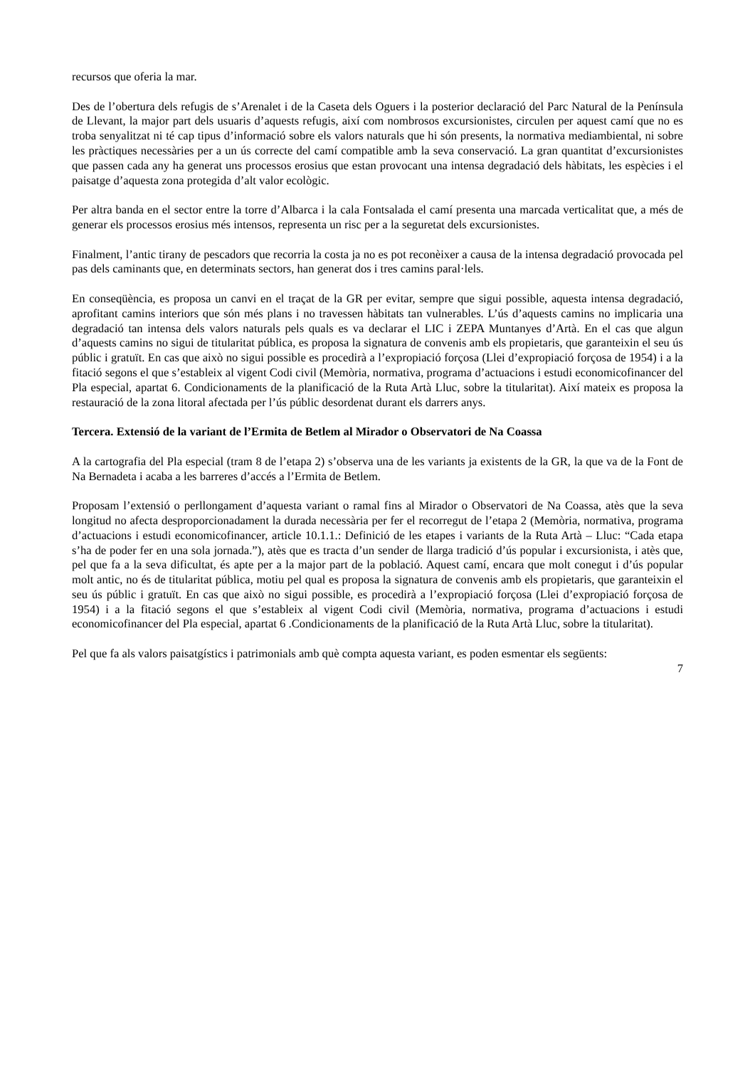recursos que oferia la mar.
Des de l’obertura dels refugis de s’Arenalet i de la Caseta dels Oguers i la posterior declaració del Parc Natural de la Península de Llevant, la major part dels usuaris d’aquests refugis, així com nombrosos excursionistes, circulen per aquest camí que no es troba senyalitzat ni té cap tipus d’informació sobre els valors naturals que hi són presents, la normativa mediambiental, ni sobre les pràctiques necessàries per a un ús correcte del camí compatible amb la seva conservació. La gran quantitat d’excursionistes que passen cada any ha generat uns processos erosius que estan provocant una intensa degradació dels hàbitats, les espècies i el paisatge d’aquesta zona protegida d’alt valor ecològic.
Per altra banda en el sector entre la torre d’Albarca i la cala Fontsalada el camí presenta una marcada verticalitat que, a més de generar els processos erosius més intensos, representa un risc per a la seguretat dels excursionistes.
Finalment, l’antic tirany de pescadors que recorria la costa ja no es pot reconèixer a causa de la intensa degradació provocada pel pas dels caminants que, en determinats sectors, han generat dos i tres camins paral·lels.
En conseqüència, es proposa un canvi en el traçat de la GR per evitar, sempre que sigui possible, aquesta intensa degradació, aprofitant camins interiors que són més plans i no travessen hàbitats tan vulnerables. L’ús d’aquests camins no implicaria una degradació tan intensa dels valors naturals pels quals es va declarar el LIC i ZEPA Muntanyes d’Artà. En el cas que algun d’aquests camins no sigui de titularitat pública, es proposa la signatura de convenis amb els propietaris, que garanteixin el seu ús públic i gratuït. En cas que això no sigui possible es procedirà a l’expropiació forçosa (Llei d’expropiació forçosa de 1954) i a la fitació segons el que s’estableix al vigent Codi civil (Memòria, normativa, programa d’actuacions i estudi economicofinancer del Pla especial, apartat 6. Condicionaments de la planificació de la Ruta Artà Lluc, sobre la titularitat). Així mateix es proposa la restauració de la zona litoral afectada per l’ús públic desordenat durant els darrers anys.
Tercera. Extensió de la variant de l’Ermita de Betlem al Mirador o Observatori de Na Coassa
A la cartografia del Pla especial (tram 8 de l’etapa 2) s’observa una de les variants ja existents de la GR, la que va de la Font de Na Bernadeta i acaba a les barreres d’accés a l’Ermita de Betlem.
Proposam l’extensió o perllongament d’aquesta variant o ramal fins al Mirador o Observatori de Na Coassa, atès que la seva longitud no afecta desproporcionadament la durada necessària per fer el recorregut de l’etapa 2 (Memòria, normativa, programa d’actuacions i estudi economicofinancer, article 10.1.1.: Definició de les etapes i variants de la Ruta Artà – Lluc: “Cada etapa s’ha de poder fer en una sola jornada.”), atès que es tracta d’un sender de llarga tradició d’ús popular i excursionista, i atès que, pel que fa a la seva dificultat, és apte per a la major part de la població. Aquest camí, encara que molt conegut i d’ús popular molt antic, no és de titularitat pública, motiu pel qual es proposa la signatura de convenis amb els propietaris, que garanteixin el seu ús públic i gratuït. En cas que això no sigui possible, es procedirà a l’expropiació forçosa (Llei d’expropiació forçosa de 1954) i a la fitació segons el que s’estableix al vigent Codi civil (Memòria, normativa, programa d’actuacions i estudi economicofinancer del Pla especial, apartat 6 .Condicionaments de la planificació de la Ruta Artà Lluc, sobre la titularitat).
Pel que fa als valors paisatgístics i patrimonials amb què compta aquesta variant, es poden esmentar els següents:
7